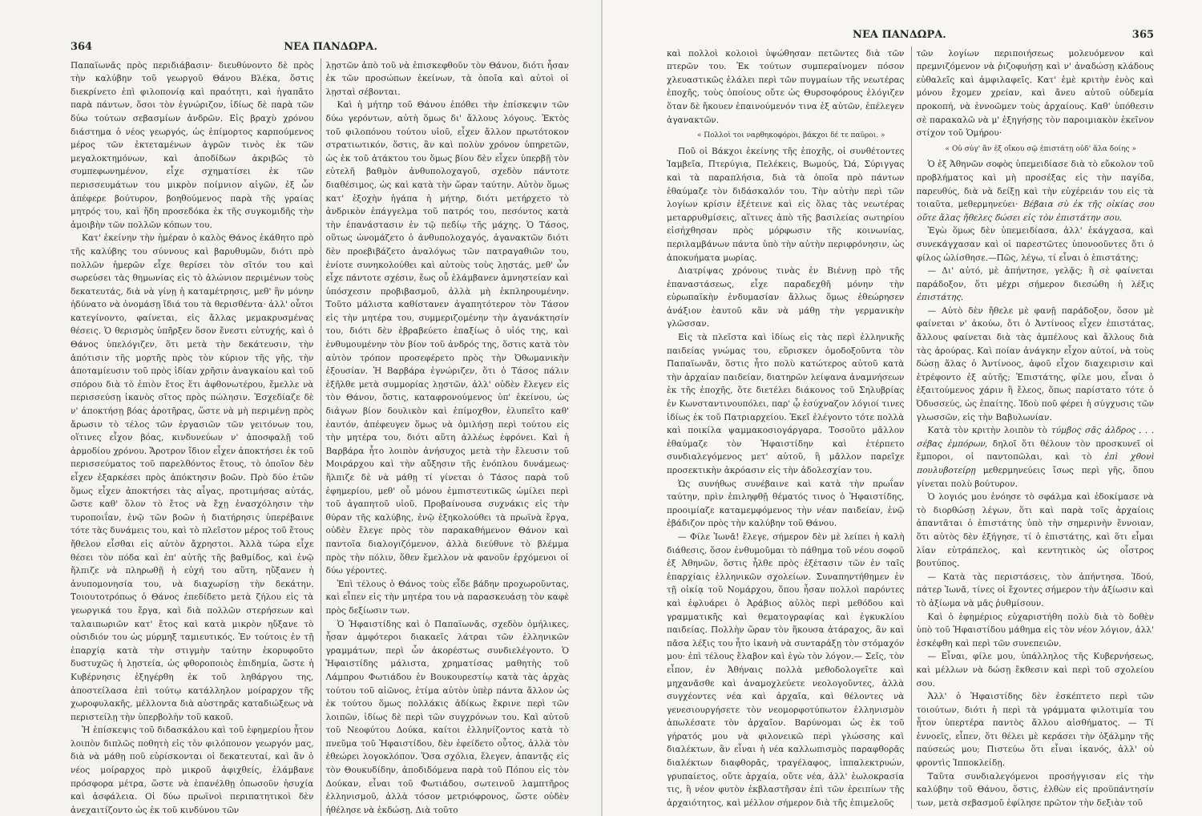364 ΝΕΑ ΠΑΝΔΩΡΑ.
Παπαϊωνᾶς πρὸς περιδιάβασιν· διευθύνοντο δὲ πρὸς τὴν καλύβην τοῦ γεωργοῦ Θάνου Βλέκα, ὅστις διεκρίνετο ἐπὶ φιλοπονίᾳ καὶ πραότητι, καὶ ἠγαπᾶτο παρὰ πάντων, ὅσοι τὸν ἐγνώριζον, ἰδίως δὲ παρὰ τῶν δύω τούτων σεβασμίων ἀνδρῶν. Εἰς βραχὺ χρόνου διάστημα ὁ νέος γεωργός, ὡς ἐπίμορτος καρπούμενος μέρος τῶν ἐκτεταμένων ἀγρῶν τινὸς ἐκ τῶν μεγαλοκτημόνων, καὶ ἀποδίδων ἀκριβῶς τὸ συμπεφωνημένον, εἶχε σχηματίσει ἐκ τῶν περισσευμάτων του μικρὸν ποίμνιον αἰγῶν, ἐξ ὧν ἀπέφερε βούτυρον, βοηθούμενος παρὰ τῆς γραίας μητρός του, καὶ ἤδη προσεδόκα ἐκ τῆς συγκομιδῆς τὴν ἀμοιβὴν τῶν πολλῶν κόπων του.
Κατ' ἐκείνην τὴν ἡμέραν ὁ καλὸς Θάνος ἐκάθητο πρὸ τῆς καλύβης του σύννους καὶ βαρυθυμῶν, διότι πρὸ πολλῶν ἡμερῶν εἶχε θερίσει τὸν σῖτόν του καὶ σωρεύσει τὰς θημωνίας εἰς τὸ ἁλώνιον περιμένων τοὺς δεκατευτάς, διὰ νὰ γίνῃ ἡ καταμέτρησις, μεθ' ἣν μόνην ἠδύνατο νὰ ὀνομάσῃ ἴδιά του τὰ θερισθέντα· ἀλλ' οὗτοι κατεγίνοντο, φαίνεται, εἰς ἄλλας μεμακρυσμένας θέσεις. Ὁ θερισμὸς ὑπῆρξεν ὅσον ἔνεστι εὐτυχής, καὶ ὁ Θάνος ὑπελόγιζεν, ὅτι μετὰ τὴν δεκάτευσιν, τὴν ἀπότισιν τῆς μορτῆς πρὸς τὸν κύριον τῆς γῆς, τὴν ἀποταμίευσιν τοῦ πρὸς ἰδίαν χρῆσιν ἀναγκαίου καὶ τοῦ σπόρου διὰ τὸ ἐπιὸν ἔτος ἔτι ἀφθονωτέρου, ἔμελλε νὰ περισσεύσῃ ἱκανὸς σῖτος πρὸς πώλησιν. Ἐσχεδίαζε δὲ ν' ἀποκτήσῃ βόας ἀροτῆρας, ὥστε νὰ μὴ περιμένῃ πρὸς ἄρωσιν τὸ τέλος τῶν ἐργασιῶν τῶν γειτόνων του, οἵτινες εἶχον βόας, κινδυνεύων ν' ἀποσφαλῇ τοῦ ἁρμοδίου χρόνου. Ἄροτρον ἴδιον εἶχεν ἀποκτήσει ἐκ τοῦ περισσεύματος τοῦ παρελθόντος ἔτους, τὸ ὁποῖον δὲν εἶχεν ἐξαρκέσει πρὸς ἀπόκτησιν βοῶν. Πρὸ δύο ἐτῶν ὅμως εἶχεν ἀποκτήσει τὰς αἶγας, προτιμήσας αὐτάς, ὥστε καθ' ὅλον τὸ ἔτος νὰ ἔχῃ ἐνασχόλησιν τὴν τυροποιΐαν, ἐνῷ τῶν βοῶν ἡ διατήρησις ὑπερέβαινε τότε τὰς δυνάμεις του, καὶ τὸ πλεῖστον μέρος τοῦ ἔτους ἤθελον εἶσθαι εἰς αὐτὸν ἄχρηστοι. Ἀλλὰ τώρα εἶχε θέσει τὸν πόδα καὶ ἐπ' αὐτῆς τῆς βαθμίδος, καὶ ἐνῷ ἤλπιζε νὰ πληρωθῇ ἡ εὐχή του αὕτη, ηὔξανεν ἡ ἀνυπομονησία του, νὰ διαχωρίσῃ τὴν δεκάτην. Τοιουτοτρόπως ὁ Θάνος ἐπεδίδετο μετὰ ζήλου εἰς τὰ γεωργικά του ἔργα, καὶ διὰ πολλῶν στερήσεων καὶ ταλαιπωριῶν κατ' ἔτος καὶ κατὰ μικρὸν ηὔξανε τὸ οὐσιδιόν του ὡς μύρμηξ ταμιευτικός. Ἐν τούτοις ἐν τῇ ἐπαρχίᾳ κατὰ τὴν στιγμὴν ταύτην ἐκορυφοῦτο δυστυχῶς ἡ λῃστεία, ὡς φθοροποιὸς ἐπιδημία, ὥστε ἡ Κυβέρνησις ἐξηγέρθη ἐκ τοῦ ληθάργου της, ἀποστείλασα ἐπὶ τούτῳ κατάλληλον μοίραρχον τῆς χωροφυλακῆς, μέλλοντα διὰ αὐστηρᾶς καταδιώξεως νὰ περιστείλῃ τὴν ὑπερβολὴν τοῦ κακοῦ.
Ἡ ἐπίσκεψις τοῦ διδασκάλου καὶ τοῦ ἐφημερίου ἦτον λοιπὸν διπλῶς ποθητὴ εἰς τὸν φιλόπονον γεωργόν μας, διὰ νὰ μάθῃ ποῦ εὑρίσκονται οἱ δεκατευταί, καὶ ἂν ὁ νέος μοίραρχος πρὸ μικροῦ ἀφιχθείς, ἐλάμβανε πρόσφορα μέτρα, ὥστε νὰ ἐπανέλθῃ ὁπωσοῦν ἡσυχία καὶ ἀσφάλεια. Οἱ δύω πρωϊνοὶ περιπατητικοὶ δὲν ἀνεχαιτίζοντο ὡς ἐκ τοῦ κινδύνου τῶν
λῃστῶν ἀπὸ τοῦ νὰ ἐπισκεφθοῦν τὸν Θάνον, διότι ἦσαν ἐκ τῶν προσώπων ἐκείνων, τὰ ὁποῖα καὶ αὐτοὶ οἱ λῃσταὶ σέβονται.
Καὶ ἡ μήτηρ τοῦ Θάνου ἐπόθει τὴν ἐπίσκεψιν τῶν δύω γερόντων, αὐτὴ ὅμως δι' ἄλλους λόγους. Ἐκτὸς τοῦ φιλοπόνου τούτου υἱοῦ, εἶχεν ἄλλον πρωτότοκον στρατιωτικόν, ὅστις, ἂν καὶ πολὺν χρόνον ὑπηρετῶν, ὡς ἐκ τοῦ ἀτάκτου του ὅμως βίου δὲν εἶχεν ὑπερβῇ τὸν εὐτελῆ βαθμὸν ἀνθυπολοχαγοῦ, σχεδὸν πάντοτε διαθέσιμος, ὡς καὶ κατὰ τὴν ὥραν ταύτην. Αὐτὸν ὅμως κατ' ἐξοχὴν ἠγάπα ἡ μήτηρ, διότι μετήρχετο τὸ ἀνδρικὸν ἐπάγγελμα τοῦ πατρός του, πεσόντος κατὰ τὴν ἐπανάστασιν ἐν τῷ πεδίῳ τῆς μάχης. Ὁ Τάσος, οὕτως ὠνομάζετο ὁ ἀνθυπολοχαγός, ἀγανακτῶν διότι δὲν προεβιβάζετο ἀναλόγως τῶν πατραγαθιῶν του, ἐνίοτε συνηκολούθει καὶ αὐτοὺς τοὺς λῃστάς, μεθ' ὧν εἶχε πάντοτε σχέσιν, ἕως οὗ ἐλάμβανεν ἀμνηστείαν καὶ ὑπόσχεσιν προβιβασμοῦ, ἀλλὰ μὴ ἐκπληρουμένην. Τοῦτο μάλιστα καθίστανεν ἀγαπητότερον τὸν Τάσον εἰς τὴν μητέρα του, συμμεριζομένην τὴν ἀγανάκτησίν του, διότι δὲν ἐβραβεύετο ἐπαξίως ὁ υἱός της, καὶ ἐνθυμουμένην τὸν βίον τοῦ ἀνδρός της, ὅστις κατὰ τὸν αὐτὸν τρόπον προσεφέρετο πρὸς τὴν Ὀθωμανικὴν ἐξουσίαν. Ἡ Βαρβάρα ἐγνώριζεν, ὅτι ὁ Τάσος πάλιν ἐξῆλθε μετὰ συμμορίας λῃστῶν, ἀλλ' οὐδὲν ἔλεγεν εἰς τὸν Θάνον, ὅστις, καταφρονούμενος ὑπ' ἐκείνου, ὡς διάγων βίον δουλικὸν καὶ ἐπίμοχθον, ἐλυπεῖτο καθ' ἑαυτόν, ἀπέφευγεν ὅμως νὰ ὁμιλήσῃ περὶ τούτου εἰς τὴν μητέρα του, διότι αὕτη ἀλλέως ἐφρόνει. Καὶ ἡ Βαρβάρα ἦτο λοιπὸν ἀνήσυχος μετὰ τὴν ἔλευσιν τοῦ Μοιράρχου καὶ τὴν αὔξησιν τῆς ἐνόπλου δυνάμεως· ἤλπιζε δὲ νὰ μάθῃ τί γίνεται ὁ Τάσος παρὰ τοῦ ἐφημερίου, μεθ' οὗ μόνου ἐμπιστευτικῶς ὡμίλει περὶ τοῦ ἀγαπητοῦ υἱοῦ. Προβαίνουσα συχνάκις εἰς τὴν θύραν τῆς καλύβης, ἐνῷ ἐξηκολούθει τὰ πρωϊνὰ ἔργα, οὐδὲν ἔλεγε πρὸς τὸν παρακαθήμενον Θάνον καὶ παντοῖα διαλογιζόμενον, ἀλλὰ διεύθυνε τὸ βλέμμα πρὸς τὴν πόλιν, ὅθεν ἔμελλον νὰ φανοῦν ἐρχόμενοι οἱ δύω γέροντες.
Ἐπὶ τέλους ὁ Θάνος τοὺς εἶδε βάδην προχωροῦντας, καὶ εἶπεν εἰς τὴν μητέρα του νὰ παρασκευάσῃ τὸν καφὲ πρὸς δεξίωσιν των.
Ὁ Ἡφαιστίδης καὶ ὁ Παπαϊωνᾶς, σχεδὸν ὁμήλικες, ἦσαν ἀμφότεροι διακαεῖς λάτραι τῶν ἑλληνικῶν γραμμάτων, περὶ ὧν ἀκορέστως συνδιελέγοντο. Ὁ Ἡφαιστίδης μάλιστα, χρηματίσας μαθητὴς τοῦ Λάμπρου Φωτιάδου ἐν Βουκουρεστίῳ κατὰ τὰς ἀρχὰς τούτου τοῦ αἰῶνος, ἐτίμα αὐτὸν ὑπὲρ πάντα ἄλλον ὡς ἐκ τούτου ὅμως πολλάκις ἀδίκως ἔκρινε περὶ τῶν λοιπῶν, ἰδίως δὲ περὶ τῶν συγχρόνων του. Καὶ αὐτοῦ τοῦ Νεοφύτου Δούκα, καίτοι ἑλληνίζοντος κατὰ τὸ πνεῦμα τοῦ Ἡφαιστίδου, δὲν ἐφείδετο οὗτος, ἀλλὰ τὸν ἐθεώρει λογοκλόπον. Ὅσα σχόλια, ἔλεγεν, ἀπαντᾷς εἰς τὸν Θουκυδίδην, ἀποδιδόμενα παρὰ τοῦ Πόπου εἰς τὸν Δούκαν, εἶναι τοῦ Φωτιάδου, σωτεινοῦ λαμπτῆρος ἑλληνισμοῦ, ἀλλὰ τόσον μετριόφρονος, ὥστε οὐδὲν ἠθέλησε νὰ ἐκδώσῃ. Διὰ τοῦτο
ΝΕΑ ΠΑΝΔΩΡΑ. 365
καὶ πολλοὶ κολοιοὶ ὑψώθησαν πετῶντες διὰ τῶν πτερῶν του. Ἐκ τούτων συμπεραίνομεν πόσον χλευαστικῶς ἐλάλει περὶ τῶν πυγμαίων τῆς νεωτέρας ἐποχῆς, τοὺς ὁποίους οὔτε ὡς Θυρσοφόρους ἐλόγιζεν ὅταν δὲ ἤκουεν ἐπαινούμενόν τινα ἐξ αὐτῶν, ἐπέλεγεν ἀγανακτῶν.
« Πολλοὶ τοι ναρθηκοφόροι, βάκχοι δέ τε παῦροι. »
Ποῦ οἱ Βάκχοι ἐκείνης τῆς ἐποχῆς, οἱ συνθέτοντες Ἰαμβεῖα, Πτερύγια, Πελέκεις, Βωμούς, Ὠά, Σύριγγας καὶ τὰ παραπλήσια, διὰ τὰ ὁποῖα πρὸ πάντων ἐθαύμαζε τὸν διδάσκαλόν του. Τὴν αὐτὴν περὶ τῶν λογίων κρίσιν ἐξέτεινε καὶ εἰς ὅλας τὰς νεωτέρας μεταρρυθμίσεις, αἵτινες ἀπὸ τῆς βασιλείας σωτηρίου εἰσήχθησαν πρὸς μόρφωσιν τῆς κοινωνίας, περιλαμβάνων πάντα ὑπὸ τὴν αὐτὴν περιφρόνησιν, ὡς ἀποκυήματα μωρίας.
Διατρίψας χρόνους τινὰς ἐν Βιέννῃ πρὸ τῆς ἐπαναστάσεως, εἶχε παραδεχθῆ μόνην τὴν εὐρωπαϊκὴν ἐνδυμασίαν ἄλλως ὅμως ἐθεώρησεν ἀνάξιον ἑαυτοῦ κἂν νὰ μάθῃ τὴν γερμανικὴν γλῶσσαν.
Εἰς τὰ πλεῖστα καὶ ἰδίως εἰς τὰς περὶ ἑλληνικῆς παιδείας γνώμας του, εὕρισκεν ὁμοδοξοῦντα τὸν Παπαϊωνᾶν, ὅστις ἦτο πολὺ κατώτερος αὐτοῦ κατὰ τὴν ἀρχαίαν παιδείαν, διατηρῶν λείψανα ἀναμνήσεων ἐκ τῆς ἐποχῆς, ὅτε διετέλει διάκονος τοῦ Σηλυβρίας ἐν Κωνσταντινουπόλει, παρ' ᾧ ἐσύχναζον λόγιοί τινες ἰδίως ἐκ τοῦ Πατριαρχείου. Ἐκεῖ ἐλέγοντο τότε πολλὰ καὶ ποικίλα ψαμμακοσιογάργαρα. Τοσοῦτο μᾶλλον ἐθαύμαζε τὸν Ἡφαιστίδην καὶ ἐτέρπετο συνδιαλεγόμενος μετ' αὐτοῦ, ἢ μᾶλλον παρεῖχε προσεκτικὴν ἀκρόασιν εἰς τὴν ἀδολεσχίαν του.
Ὡς συνήθως συνέβαινε καὶ κατὰ τὴν πρωΐαν ταύτην, πρὶν ἐπιληφθῇ θέματός τινος ὁ Ἡφαιστίδης, προοιμίαζε καταμεμφόμενος τὴν νέαν παιδείαν, ἐνῷ ἐβάδιζον πρὸς τὴν καλύβην τοῦ Θάνου.
— Φίλε Ἰωνᾶ! ἔλεγε, σήμερον δὲν μὲ λείπει ἡ καλὴ διάθεσις, ὅσον ἐνθυμοῦμαι τὸ πάθημα τοῦ νέου σοφοῦ ἐξ Ἀθηνῶν, ὅστις ἦλθε πρὸς ἐξέτασιν τῶν ἐν ταῖς ἐπαρχίαις ἑλληνικῶν σχολείων. Συναπηντήθημεν ἐν τῇ οἰκίᾳ τοῦ Νομάρχου, ὅπου ἦσαν πολλοὶ παρόντες καὶ ἐφλυάρει ὁ Ἀράβιος αὐλὸς περὶ μεθόδου καὶ γραμματικῆς καὶ θεματογραφίας καὶ ἐγκυκλίου παιδείας. Πολλὴν ὥραν τὸν ἤκουσα ἀτάραχος, ἂν καὶ πᾶσα λέξις του ἦτο ἱκανὴ νὰ συνταράξῃ τὸν στόμαχόν μου· ἐπὶ τέλους ἔλαβον καὶ ἐγὼ τὸν λόγον.— Σεῖς, τὸν εἶπον, ἐν Ἀθήναις πολλὰ μεθοδολογεῖτε καὶ μηχανᾶσθε καὶ ἀναμοχλεύετε νεολογοῦντες, ἀλλὰ συγχέοντες νέα καὶ ἀρχαῖα, καὶ θέλοντες νὰ γενεσιουργήσετε τὸν νεομορφοτύπωτον ἑλληνισμὸν ἀπωλέσατε τὸν ἀρχαῖον. Βαρύνομαι ὡς ἐκ τοῦ γήρατός μου νὰ φιλονεικῶ περὶ γλώσσης καὶ διαλέκτων, ἂν εἶναι ἡ νέα καλλωπισμὸς παραφθορᾶς διαλέκτων διαφθορᾶς, τραγέλαφος, ἱππαλεκτρυών, γρυπαίετος, οὔτε ἀρχαία, οὔτε νέα, ἀλλ' ἐωλοκρασία τις, ἢ νέον φυτὸν ἐκβλαστῆσαν ἐπὶ τῶν ἐρειπίων τῆς ἀρχαιότητος, καὶ μέλλον σήμερον διὰ τῆς ἐπιμελοῦς
τῶν λογίων περιποιήσεως μολευόμενον καὶ πρεμνιζόμενον νὰ ῥιζοφυήσῃ καὶ ν' ἀναδώσῃ κλάδους εὐθαλεῖς καὶ ἀμφιλαφεῖς. Κατ' ἐμὲ κριτὴν ἐνὸς καὶ μόνου ἔχομεν χρείαν, καὶ ἄνευ αὐτοῦ οὐδεμία προκοπή, νὰ ἐννοῶμεν τοὺς ἀρχαίους. Καθ' ὑπόθεσιν σὲ παρακαλῶ νὰ μ' ἐξηγήσῃς τὸν παροιμιακὸν ἐκεῖνον στίχον τοῦ Ὁμήρου·
« Οὐ σύγ' ἂν ἐξ οἴκου σῷ ἐπιστάτῃ οὐδ' ἅλα δοίης »
Ὁ ἐξ Ἀθηνῶν σοφὸς ὑπεμειδίασε διὰ τὸ εὔκολον τοῦ προβλήματος καὶ μὴ προσέξας εἰς τὴν παγίδα, παρευθύς, διὰ νὰ δείξῃ καὶ τὴν εὐχέρειάν του εἰς τὰ τοιαῦτα, μεθερμηνεύει· Βέβαια σὺ ἐκ τῆς οἰκίας σου οὔτε ἅλας ἤθελες δώσει εἰς τὸν ἐπιστάτην σου.
Ἐγὼ ὅμως δὲν ὑπεμειδίασα, ἀλλ' ἐκάγχασα, καὶ συνεκάγχασαν καὶ οἱ παρεστῶτες ὑπονοοῦντες ὅτι ὁ φίλος ὠλίσθησε.—Πῶς, λέγω, τί εἶναι ὁ ἐπιστάτης;
— Δι' αὐτό, μὲ ἀπήντησε, γελᾷς; ἢ σὲ φαίνεται παράδοξον, ὅτι μέχρι σήμερον διεσώθη ἡ λέξις ἐπιστάτης.
— Αὐτὸ δὲν ἤθελε μὲ φανῇ παράδοξον, ὅσον μὲ φαίνεται ν' ἀκούω, ὅτι ὁ Ἀντίνοος εἶχεν ἐπιστάτας, ἄλλους φαίνεται διὰ τὰς ἀμπέλους καὶ ἄλλους διὰ τὰς ἀρούρας. Καὶ ποίαν ἀνάγκην εἶχον αὐτοί, νὰ τοὺς δώσῃ ἅλας ὁ Ἀντίνοος, ἀφοῦ εἶχον διαχειρισιν καὶ ἐτρέφοντο ἐξ αὐτῆς; Ἐπιστάτης, φίλε μου, εἶναι ὁ ἐξαιτούμενος χάριν ἢ ἔλεος, ὅπως παρίστατο τότε ὁ Ὀδυσσεύς, ὡς ἐπαίτης. Ἰδοὺ ποῦ φέρει ἡ σύγχυσις τῶν γλωσσῶν, εἰς τὴν Βαβυλωνίαν.
Κατὰ τὸν κριτὴν λοιπὸν τὸ τύμβος σᾶς ἀλδρος . . . σέβας ἐμπόρων, δηλοῖ ὅτι θέλουν τὸν προσκυνεῖ οἱ ἔμποροι, οἱ παντοπῶλαι, καὶ τὸ ἐπὶ χθονὶ πουλυβοτείρῃ μεθερμηνεύεις ἴσως περὶ γῆς, ὅπου γίνεται πολὺ βούτυρον.
Ὁ λογιός μου ἐνόησε τὸ σφάλμα καὶ ἐδοκίμασε νὰ τὸ διορθώσῃ λέγων, ὅτι καὶ παρὰ τοῖς ἀρχαίοις ἀπαντᾶται ὁ ἐπιστάτης ὑπὸ τὴν σημερινὴν ἔννοιαν, ὅτι αὐτὸς δὲν ἐξήγησε, τί ὁ ἐπιστάτης, καὶ ὅτι εἶμαι λίαν εὐτράπελος, καὶ κεντητικὸς ὡς οἶστρος βουτύπος.
— Κατὰ τὰς περιστάσεις, τὸν ἀπήντησα. Ἰδού, πάτερ Ἰωνᾶ, τίνες οἱ ἔχοντες σήμερον τὴν ἀξίωσιν καὶ τὸ ἀξίωμα νὰ μᾶς ῥυθμίσουν.
Καὶ ὁ ἐφημέριος εὐχαριστήθη πολὺ διὰ τὸ δοθὲν ὑπὸ τοῦ Ἡφαιστίδου μάθημα εἰς τὸν νέον λόγιον, ἀλλ' ἐσκέφθη καὶ περὶ τῶν συνεπειῶν.
— Εἶναι, φίλε μου, ὑπάλληλος τῆς Κυβερνήσεως, καὶ μέλλων νὰ δώσῃ ἔκθεσιν καὶ περὶ τοῦ σχολείου σου.
Ἀλλ' ὁ Ἡφαιστίδης δὲν ἐσκέπτετο περὶ τῶν τοιούτων, διότι ἡ περὶ τὰ γράμματα φιλοτιμία του ἦτον ὑπερτέρα παντὸς ἄλλου αἰσθήματος. — Τί ἐννοεῖς, εἶπεν, ὅτι θέλει μὲ κεράσει τὴν ὀξάλμην τῆς παύσεώς μου; Πιστεύω ὅτι εἶναι ἱκανός, ἀλλ' οὐ φροντὶς Ἱπποκλείδῃ.
Ταῦτα συνδιαλεγόμενοι προσήγγισαν εἰς τὴν καλύβην τοῦ Θάνου, ὅστις, ἐλθὼν εἰς προϋπάντησίν των, μετὰ σεβασμοῦ ἐφίλησε πρῶτον τὴν δεξιὰν τοῦ